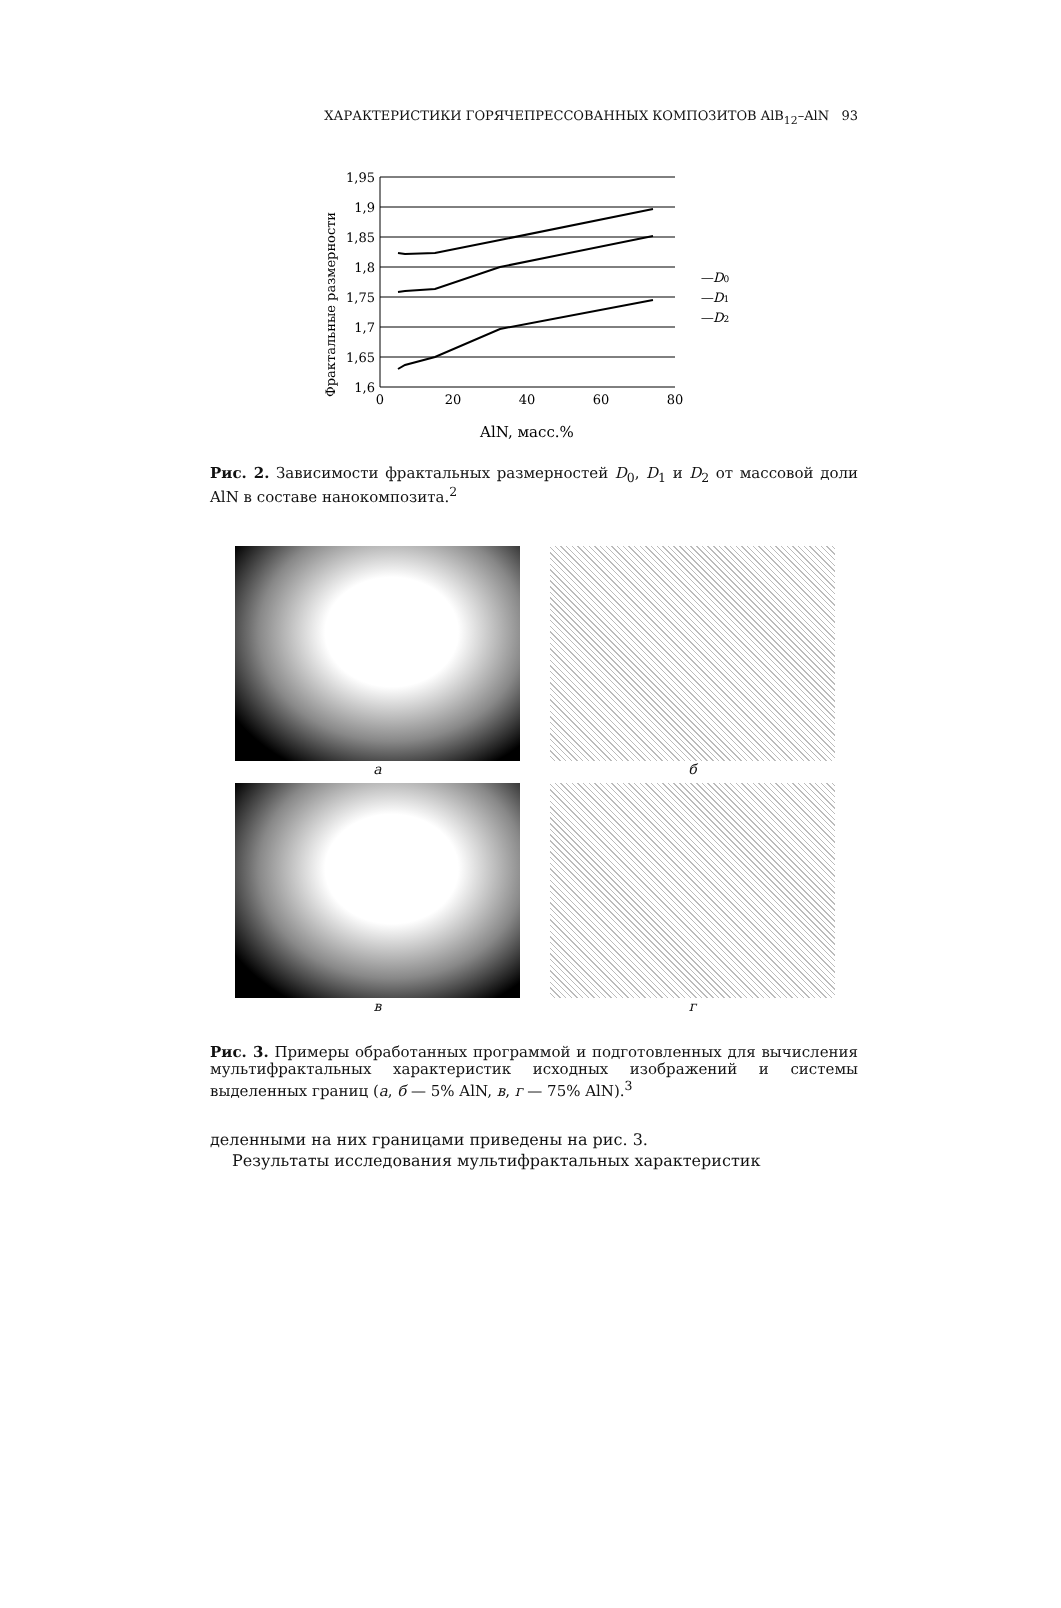ХАРАКТЕРИСТИКИ ГОРЯЧЕПРЕССОВАННЫХ КОМПОЗИТОВ AlB<sub>12</sub>–AlN 93
Фрактальные размерности
1,95
1,9
1,85
1,8
1,75
1,7
1,65
1,6
0
20
40
60
80
AlN, масс.%
—D0
—D1
—D2
Рис. 2. Зависимости фрактальных размерностей D<sub>0</sub>, D<sub>1</sub> и D<sub>2</sub> от массовой доли AlN в составе нанокомпозита.<sup>2</sup>
а
б
в
г
Рис. 3. Примеры обработанных программой и подготовленных для вычисления мультифрактальных характеристик исходных изображений и системы выделенных границ (а, б — 5% AlN, в, г — 75% AlN).<sup>3</sup>
деленными на них границами приведены на рис. 3.
Результаты исследования мультифрактальных характеристик